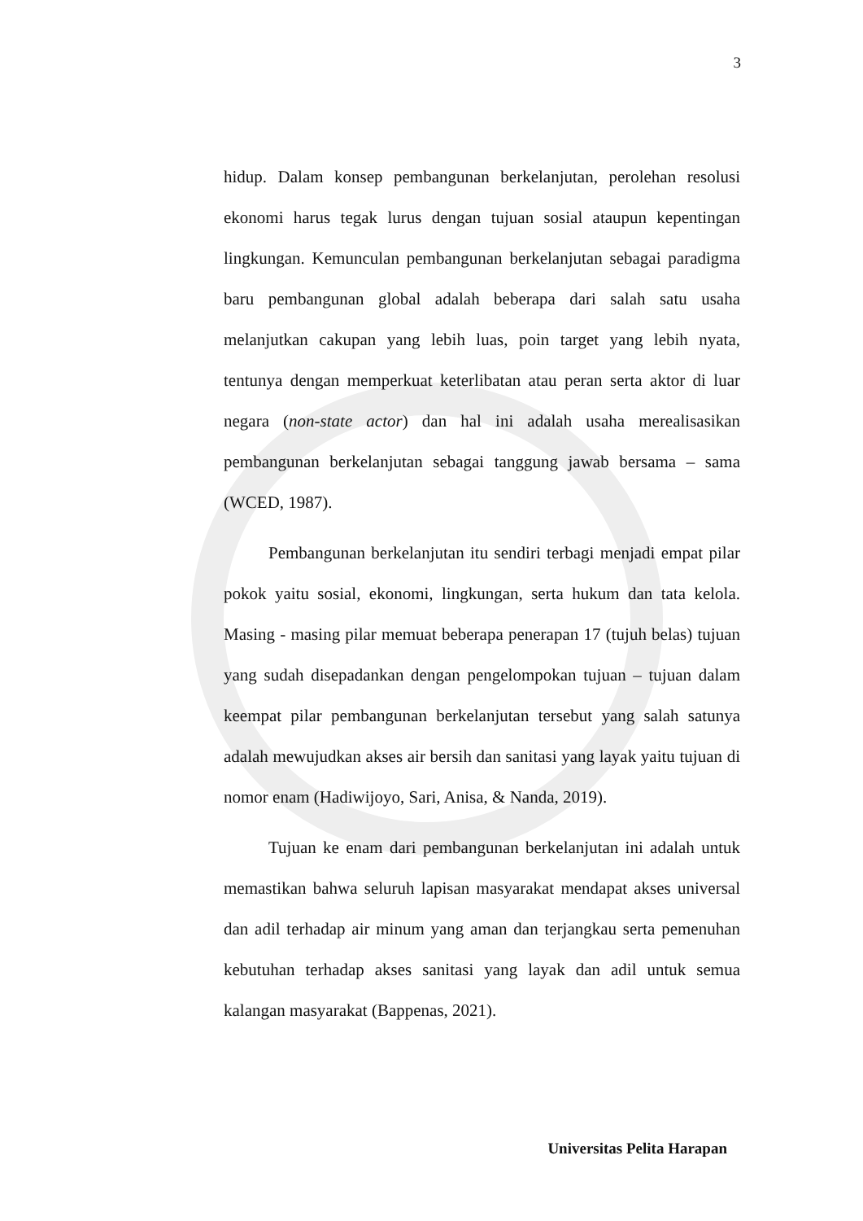3
hidup. Dalam konsep pembangunan berkelanjutan, perolehan resolusi ekonomi harus tegak lurus dengan tujuan sosial ataupun kepentingan lingkungan. Kemunculan pembangunan berkelanjutan sebagai paradigma baru pembangunan global adalah beberapa dari salah satu usaha melanjutkan cakupan yang lebih luas, poin target yang lebih nyata, tentunya dengan memperkuat keterlibatan atau peran serta aktor di luar negara (non-state actor) dan hal ini adalah usaha merealisasikan pembangunan berkelanjutan sebagai tanggung jawab bersama – sama (WCED, 1987).
Pembangunan berkelanjutan itu sendiri terbagi menjadi empat pilar pokok yaitu sosial, ekonomi, lingkungan, serta hukum dan tata kelola. Masing - masing pilar memuat beberapa penerapan 17 (tujuh belas) tujuan yang sudah disepadankan dengan pengelompokan tujuan – tujuan dalam keempat pilar pembangunan berkelanjutan tersebut yang salah satunya adalah mewujudkan akses air bersih dan sanitasi yang layak yaitu tujuan di nomor enam (Hadiwijoyo, Sari, Anisa, & Nanda, 2019).
Tujuan ke enam dari pembangunan berkelanjutan ini adalah untuk memastikan bahwa seluruh lapisan masyarakat mendapat akses universal dan adil terhadap air minum yang aman dan terjangkau serta pemenuhan kebutuhan terhadap akses sanitasi yang layak dan adil untuk semua kalangan masyarakat (Bappenas, 2021).
Universitas Pelita Harapan